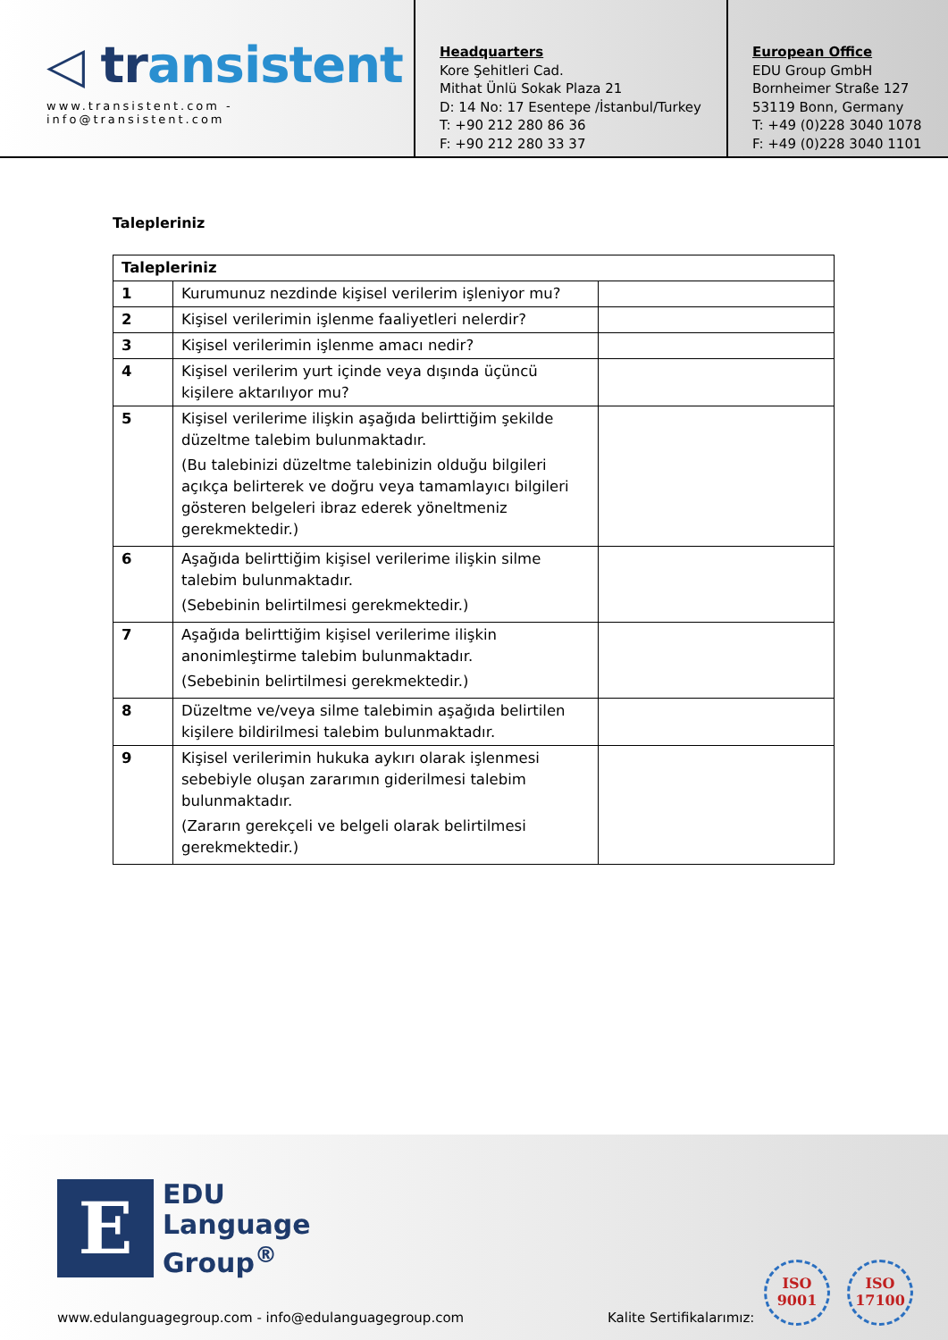◁ transistent
www.transistent.com - info@transistent.com
Headquarters
Kore Şehitleri Cad.
Mithat Ünlü Sokak Plaza 21
D: 14 No: 17 Esentepe /İstanbul/Turkey
T: +90 212 280 86 36
F: +90 212 280 33 37
European Office
EDU Group GmbH
Bornheimer Straße 127
53119 Bonn, Germany
T: +49 (0)228 3040 1078
F: +49 (0)228 3040 1101
Talepleriniz
| Talepleriniz | | |
| --- | --- | --- |
| 1 | Kurumunuz nezdinde kişisel verilerim işleniyor mu? | |
| 2 | Kişisel verilerimin işlenme faaliyetleri nelerdir? | |
| 3 | Kişisel verilerimin işlenme amacı nedir? | |
| 4 | Kişisel verilerim yurt içinde veya dışında üçüncü kişilere aktarılıyor mu? | |
| 5 | Kişisel verilerime ilişkin aşağıda belirttiğim şekilde düzeltme talebim bulunmaktadır. (Bu talebinizi düzeltme talebinizin olduğu bilgileri açıkça belirterek ve doğru veya tamamlayıcı bilgileri gösteren belgeleri ibraz ederek yöneltmeniz gerekmektedir.) | |
| 6 | Aşağıda belirttiğim kişisel verilerime ilişkin silme talebim bulunmaktadır. (Sebebinin belirtilmesi gerekmektedir.) | |
| 7 | Aşağıda belirttiğim kişisel verilerime ilişkin anonimleştirme talebim bulunmaktadır. (Sebebinin belirtilmesi gerekmektedir.) | |
| 8 | Düzeltme ve/veya silme talebimin aşağıda belirtilen kişilere bildirilmesi talebim bulunmaktadır. | |
| 9 | Kişisel verilerimin hukuka aykırı olarak işlenmesi sebebiyle oluşan zararımın giderilmesi talebim bulunmaktadır. (Zararın gerekçeli ve belgeli olarak belirtilmesi gerekmektedir.) | |
E
EDU
Language
Group<sup>®</sup>
www.edulanguagegroup.com - info@edulanguagegroup.com
Kalite Sertifikalarımız:
ISO
9001
ISO
17100